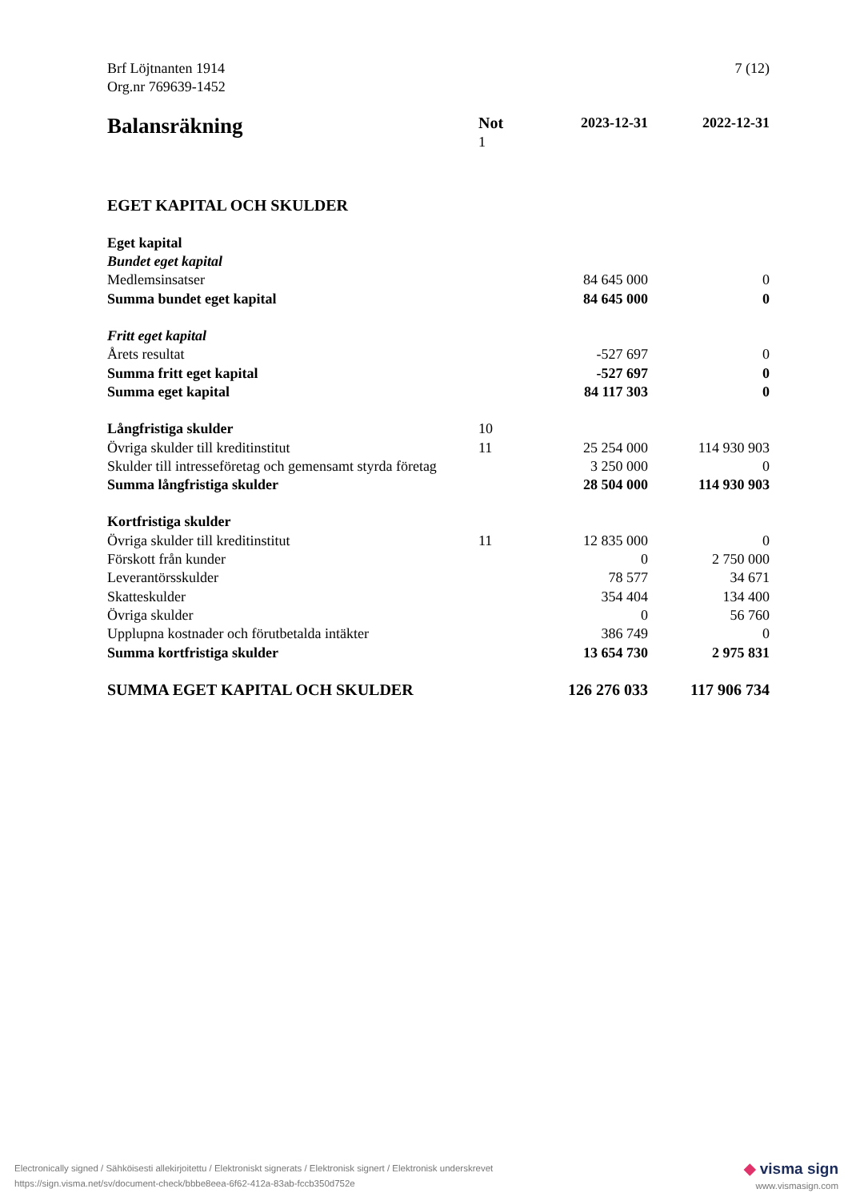Brf Löjtnanten 1914
Org.nr 769639-1452
7 (12)
| Balansräkning | Not 1 | 2023-12-31 | 2022-12-31 |
| --- | --- | --- | --- |
| EGET KAPITAL OCH SKULDER | | | |
| Eget kapital | | | |
| Bundet eget kapital | | | |
| Medlemsinsatser | | 84 645 000 | 0 |
| Summa bundet eget kapital | | 84 645 000 | 0 |
| Fritt eget kapital | | | |
| Årets resultat | | -527 697 | 0 |
| Summa fritt eget kapital | | -527 697 | 0 |
| Summa eget kapital | | 84 117 303 | 0 |
| Långfristiga skulder | 10 | | |
| Övriga skulder till kreditinstitut | 11 | 25 254 000 | 114 930 903 |
| Skulder till intresseföretag och gemensamt styrda företag | | 3 250 000 | 0 |
| Summa långfristiga skulder | | 28 504 000 | 114 930 903 |
| Kortfristiga skulder | | | |
| Övriga skulder till kreditinstitut | 11 | 12 835 000 | 0 |
| Förskott från kunder | | 0 | 2 750 000 |
| Leverantörsskulder | | 78 577 | 34 671 |
| Skatteskulder | | 354 404 | 134 400 |
| Övriga skulder | | 0 | 56 760 |
| Upplupna kostnader och förutbetalda intäkter | | 386 749 | 0 |
| Summa kortfristiga skulder | | 13 654 730 | 2 975 831 |
| SUMMA EGET KAPITAL OCH SKULDER | | 126 276 033 | 117 906 734 |
Electronically signed / Sähköisesti allekirjoitettu / Elektroniskt signerats / Elektronisk signert / Elektronisk underskrevet
https://sign.visma.net/sv/document-check/bbbe8eea-6f62-412a-83ab-fccb350d752e
◆ visma sign
www.vismasign.com